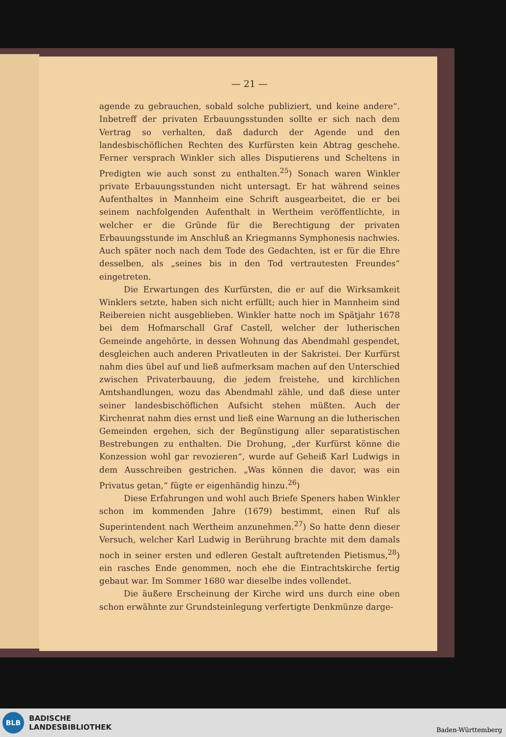— 21 —
agende zu gebrauchen, sobald solche publiziert, und keine andere“. Inbetreff der privaten Erbauungsstunden sollte er sich nach dem Vertrag so verhalten, daß dadurch der Agende und den landesbischöflichen Rechten des Kurfürsten kein Abtrag geschehe. Ferner versprach Winkler sich alles Disputierens und Scheltens in Predigten wie auch sonst zu enthalten.<sup>25</sup>) Sonach waren Winkler private Erbauungsstunden nicht untersagt. Er hat während seines Aufenthaltes in Mannheim eine Schrift ausgearbeitet, die er bei seinem nachfolgenden Aufenthalt in Wertheim veröffentlichte, in welcher er die Gründe für die Berechtigung der privaten Erbauungsstunde im Anschluß an Kriegmanns Symphonesis nachwies. Auch später noch nach dem Tode des Gedachten, ist er für die Ehre desselben, als „seines bis in den Tod vertrautesten Freundes“ eingetreten.
Die Erwartungen des Kurfürsten, die er auf die Wirksamkeit Winklers setzte, haben sich nicht erfüllt; auch hier in Mannheim sind Reibereien nicht ausgeblieben. Winkler hatte noch im Spätjahr 1678 bei dem Hofmarschall Graf Castell, welcher der lutherischen Gemeinde angehörte, in dessen Wohnung das Abendmahl gespendet, desgleichen auch anderen Privatleuten in der Sakristei. Der Kurfürst nahm dies übel auf und ließ aufmerksam machen auf den Unterschied zwischen Privaterbauung, die jedem freistehe, und kirchlichen Amtshandlungen, wozu das Abendmahl zähle, und daß diese unter seiner landesbischöflichen Aufsicht stehen müßten. Auch der Kirchenrat nahm dies ernst und ließ eine Warnung an die lutherischen Gemeinden ergehen, sich der Begünstigung aller separatistischen Bestrebungen zu enthalten. Die Drohung, „der Kurfürst könne die Konzession wohl gar revozieren“, wurde auf Geheiß Karl Ludwigs in dem Ausschreiben gestrichen. „Was können die davor, was ein Privatus getan,“ fügte er eigenhändig hinzu.<sup>26</sup>)
Diese Erfahrungen und wohl auch Briefe Speners haben Winkler schon im kommenden Jahre (1679) bestimmt, einen Ruf als Superintendent nach Wertheim anzunehmen.<sup>27</sup>) So hatte denn dieser Versuch, welcher Karl Ludwig in Berührung brachte mit dem damals noch in seiner ersten und edleren Gestalt auftretenden Pietismus,<sup>28</sup>) ein rasches Ende genommen, noch ehe die Eintrachtskirche fertig gebaut war. Im Sommer 1680 war dieselbe indes vollendet.
Die äußere Erscheinung der Kirche wird uns durch eine oben schon erwähnte zur Grundsteinlegung verfertigte Denkmünze darge-
BLB
BADISCHE
LANDESBIBLIOTHEK
Baden-Württemberg